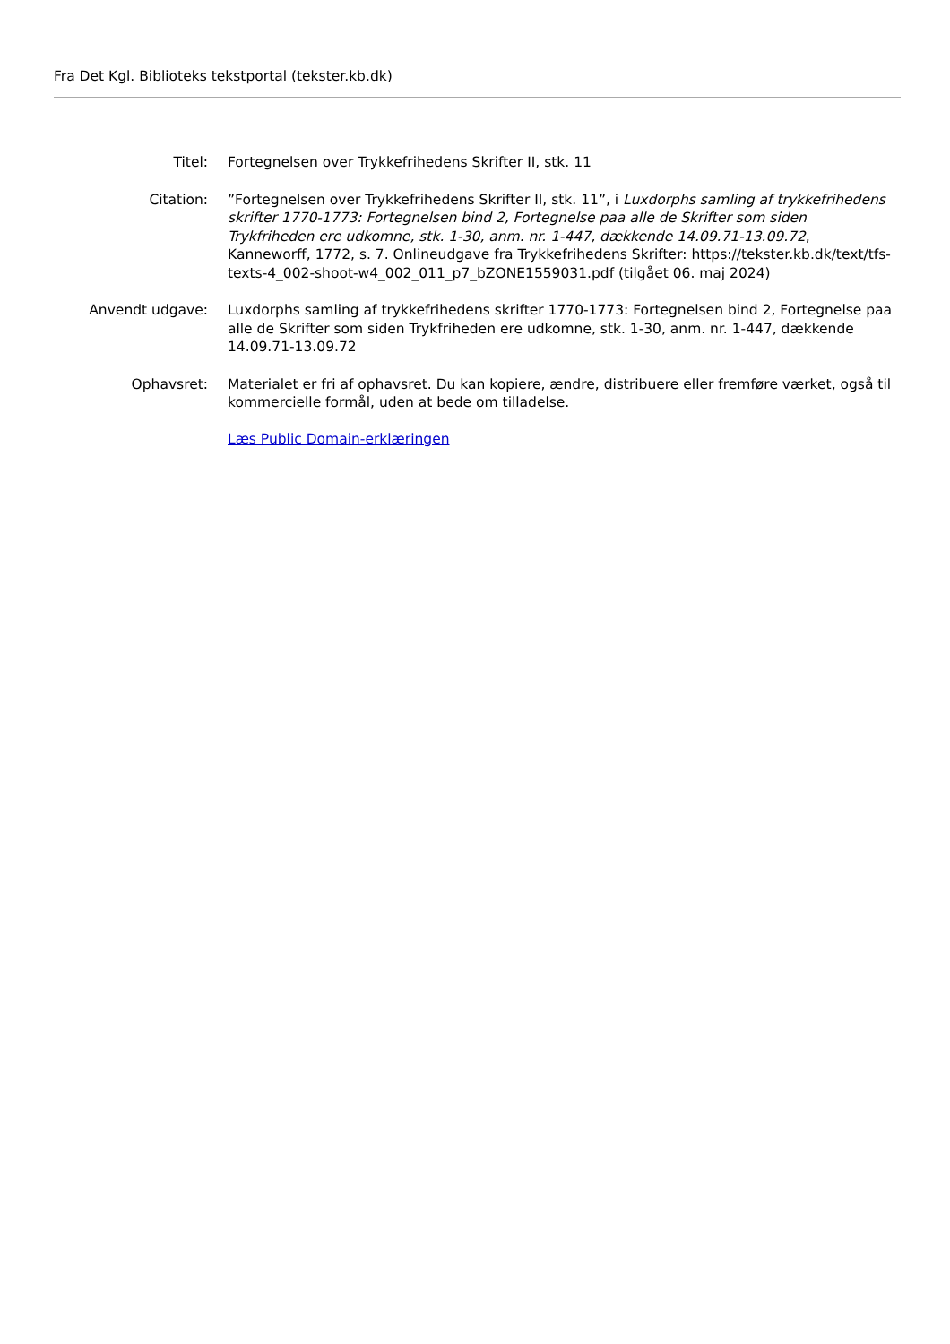Fra Det Kgl. Biblioteks tekstportal (tekster.kb.dk)
Titel: Fortegnelsen over Trykkefrihedens Skrifter II, stk. 11
Citation: ”Fortegnelsen over Trykkefrihedens Skrifter II, stk. 11”, i Luxdorphs samling af trykkefrihedens skrifter 1770-1773: Fortegnelsen bind 2, Fortegnelse paa alle de Skrifter som siden Trykfriheden ere udkomne, stk. 1-30, anm. nr. 1-447, dækkende 14.09.71-13.09.72, Kanneworff, 1772, s. 7. Onlineudgave fra Trykkefrihedens Skrifter: https://tekster.kb.dk/text/tfs-texts-4_002-shoot-w4_002_011_p7_bZONE1559031.pdf (tilgået 06. maj 2024)
Anvendt udgave: Luxdorphs samling af trykkefrihedens skrifter 1770-1773: Fortegnelsen bind 2, Fortegnelse paa alle de Skrifter som siden Trykfriheden ere udkomne, stk. 1-30, anm. nr. 1-447, dækkende 14.09.71-13.09.72
Ophavsret: Materialet er fri af ophavsret. Du kan kopiere, ændre, distribuere eller fremføre værket, også til kommercielle formål, uden at bede om tilladelse.
Læs Public Domain-erklæringen